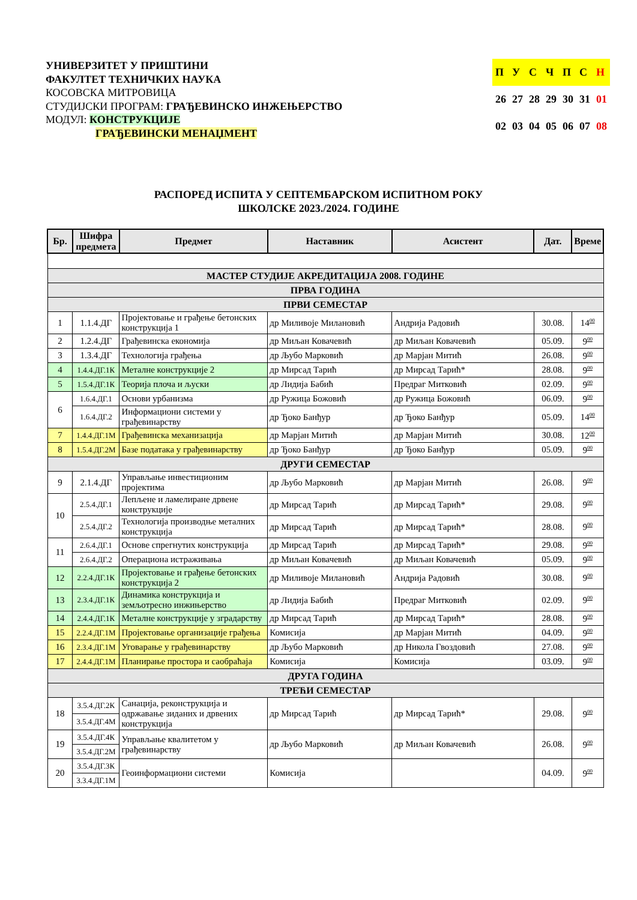УНИВЕРЗИТЕТ У ПРИШТИНИ
ФАКУЛТЕТ ТЕХНИЧКИХ НАУКА
КОСОВСКА МИТРОВИЦА
СТУДИЈСКИ ПРОГРАМ: ГРАЂЕВИНСКО ИНЖЕЊЕРСТВО
МОДУЛ: КОНСТРУКЦИЈЕ
ГРАЂЕВИНСКИ МЕНАЏМЕНТ
| П | У | С | Ч | П | С | Н |
| 26 | 27 | 28 | 29 | 30 | 31 | 01 |
| 02 | 03 | 04 | 05 | 06 | 07 | 08 |
РАСПОРЕД ИСПИТА У СЕПТЕМБАРСКОМ ИСПИТНОМ РОКУ
ШКОЛСКЕ 2023./2024. ГОДИНЕ
| Бр. | Шифра предмета | Предмет | Наставник | Асистент | Дат. | Време |
| --- | --- | --- | --- | --- | --- | --- |
| МАСТЕР СТУДИЈЕ АКРЕДИТАЦИЈА 2008. ГОДИНЕ | | | | | | |
| ПРВА ГОДИНА | | | | | | |
| ПРВИ СЕМЕСТАР | | | | | | |
| 1 | 1.1.4.ДГ | Пројектовање и грађење бетонских конструкција 1 | др Миливоје Милановић | Андрија Радовић | 30.08. | 14<sup>00</sup> |
| 2 | 1.2.4.ДГ | Грађевинска економија | др Миљан Ковачевић | др Миљан Ковачевић | 05.09. | 9<sup>00</sup> |
| 3 | 1.3.4.ДГ | Технологија грађења | др Љубо Марковић | др Марјан Митић | 26.08. | 9<sup>00</sup> |
| 4 | 1.4.4.ДГ.1К | Металне конструкције 2 | др Мирсад Тарић | др Мирсад Тарић* | 28.08. | 9<sup>00</sup> |
| 5 | 1.5.4.ДГ.1К | Теорија плоча и љуски | др Лидија Бабић | Предраг Митковић | 02.09. | 9<sup>00</sup> |
| 6 | 1.6.4.ДГ.1 | Основи урбанизма | др Ружица Божовић | др Ружица Божовић | 06.09. | 9<sup>00</sup> |
| | 1.6.4.ДГ.2 | Информациони системи у грађевинарству | др Ђоко Банђур | др Ђоко Банђур | 05.09. | 14<sup>00</sup> |
| 7 | 1.4.4.ДГ.1М | Грађевинска механизација | др Марјан Митић | др Марјан Митић | 30.08. | 12<sup>00</sup> |
| 8 | 1.5.4.ДГ.2М | Базе података у грађевинарству | др Ђоко Банђур | др Ђоко Банђур | 05.09. | 9<sup>00</sup> |
| ДРУГИ СЕМЕСТАР | | | | | | |
| 9 | 2.1.4.ДГ | Управљање инвестиционим пројектима | др Љубо Марковић | др Марјан Митић | 26.08. | 9<sup>00</sup> |
| 10 | 2.5.4.ДГ.1 | Лепљене и ламелиране дрвене конструкције | др Мирсад Тарић | др Мирсад Тарић* | 29.08. | 9<sup>00</sup> |
| | 2.5.4.ДГ.2 | Технологија производње металних конструкција | др Мирсад Тарић | др Мирсад Тарић* | 28.08. | 9<sup>00</sup> |
| 11 | 2.6.4.ДГ.1 | Основе спрегнутих конструкција | др Мирсад Тарић | др Мирсад Тарић* | 29.08. | 9<sup>00</sup> |
| | 2.6.4.ДГ.2 | Операциона истраживања | др Миљан Ковачевић | др Миљан Ковачевић | 05.09. | 9<sup>00</sup> |
| 12 | 2.2.4.ДГ.1К | Пројектовање и грађење бетонских конструкција 2 | др Миливоје Милановић | Андрија Радовић | 30.08. | 9<sup>00</sup> |
| 13 | 2.3.4.ДГ.1К | Динамика конструкција и земљотресно инжињерство | др Лидија Бабић | Предраг Митковић | 02.09. | 9<sup>00</sup> |
| 14 | 2.4.4.ДГ.1К | Металне конструкције у зградарству | др Мирсад Тарић | др Мирсад Тарић* | 28.08. | 9<sup>00</sup> |
| 15 | 2.2.4.ДГ.1М | Пројектовање организације грађења | Комисија | др Марјан Митић | 04.09. | 9<sup>00</sup> |
| 16 | 2.3.4.ДГ.1М | Уговарање у грађевинарству | др Љубо Марковић | др Никола Гвоздовић | 27.08. | 9<sup>00</sup> |
| 17 | 2.4.4.ДГ.1М | Планирање простора и саобраћаја | Комисија | Комисија | 03.09. | 9<sup>00</sup> |
| ДРУГА ГОДИНА | | | | | | |
| ТРЕЋИ СЕМЕСТАР | | | | | | |
| 18 | 3.5.4.ДГ.2К | Санација, реконструкција и одржавање зиданих и дрвених конструкција | др Мирсад Тарић | др Мирсад Тарић* | 29.08. | 9<sup>00</sup> |
| | 3.5.4.ДГ.4М | | | | | |
| 19 | 3.5.4.ДГ.4К | Управљање квалитетом у грађевинарству | др Љубо Марковић | др Миљан Ковачевић | 26.08. | 9<sup>00</sup> |
| | 3.5.4.ДГ.2М | | | | | |
| 20 | 3.5.4.ДГ.3К | Геоинформациони системи | Комисија | | 04.09. | 9<sup>00</sup> |
| | 3.3.4.ДГ.1М | | | | | |